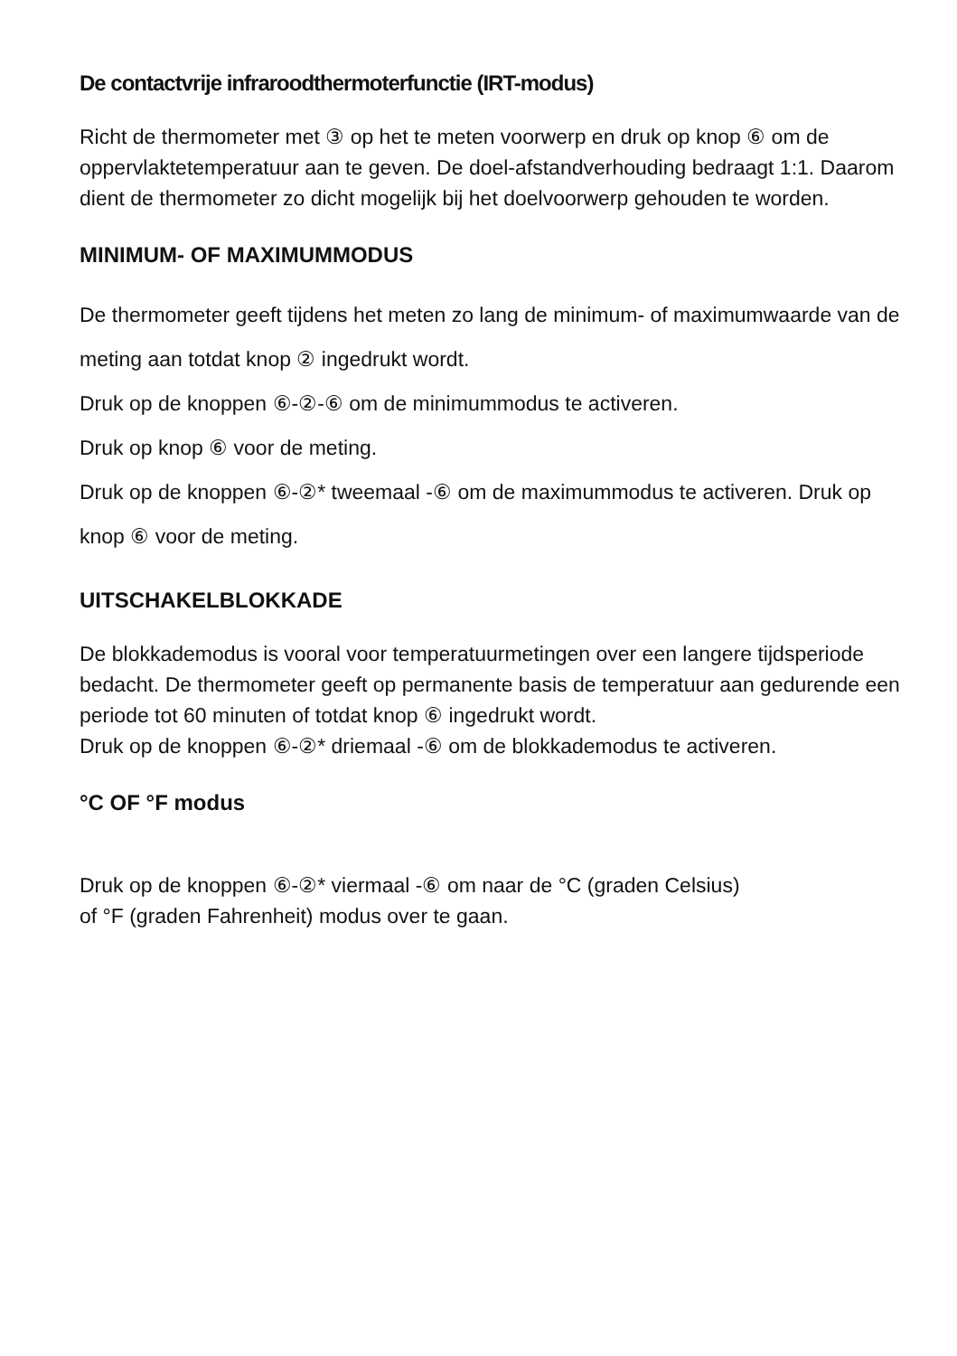De contactvrije infraroodthermoterfunctie (IRT-modus)
Richt de thermometer met ③ op het te meten voorwerp en druk op knop ⑥ om de oppervlaktetemperatuur aan te geven. De doel-afstandverhouding bedraagt 1:1. Daarom dient de thermometer zo dicht mogelijk bij het doelvoorwerp gehouden te worden.
MINIMUM- OF MAXIMUMMODUS
De thermometer geeft tijdens het meten zo lang de minimum- of maximumwaarde van de meting aan totdat knop ② ingedrukt wordt.
Druk op de knoppen ⑥-②-⑥ om de minimummodus te activeren.
Druk op knop ⑥ voor de meting.
Druk op de knoppen ⑥-②* tweemaal -⑥ om de maximummodus te activeren. Druk op knop ⑥ voor de meting.
UITSCHAKELBLOKKADE
De blokkademodus is vooral voor temperatuurmetingen over een langere tijdsperiode bedacht. De thermometer geeft op permanente basis de temperatuur aan gedurende een periode tot 60 minuten of totdat knop ⑥ ingedrukt wordt.
Druk op de knoppen ⑥-②* driemaal -⑥ om de blokkademodus te activeren.
°C OF °F modus
Druk op de knoppen ⑥-②* viermaal -⑥ om naar de °C (graden Celsius)
of °F (graden Fahrenheit) modus over te gaan.